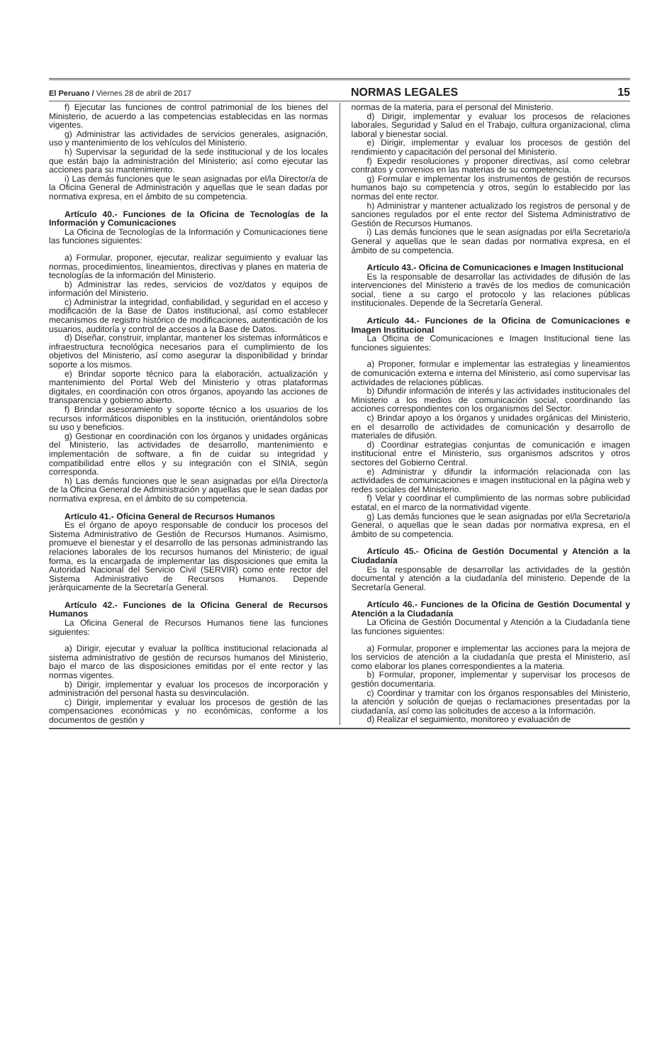El Peruano / Viernes 28 de abril de 2017 NORMAS LEGALES 15
f) Ejecutar las funciones de control patrimonial de los bienes del Ministerio, de acuerdo a las competencias establecidas en las normas vigentes.
g) Administrar las actividades de servicios generales, asignación, uso y mantenimiento de los vehículos del Ministerio.
h) Supervisar la seguridad de la sede institucional y de los locales que están bajo la administración del Ministerio; así como ejecutar las acciones para su mantenimiento.
i) Las demás funciones que le sean asignadas por el/la Director/a de la Oficina General de Administración y aquellas que le sean dadas por normativa expresa, en el ámbito de su competencia.
Artículo 40.- Funciones de la Oficina de Tecnologías de la Información y Comunicaciones
La Oficina de Tecnologías de la Información y Comunicaciones tiene las funciones siguientes:
a) Formular, proponer, ejecutar, realizar seguimiento y evaluar las normas, procedimientos, lineamientos, directivas y planes en materia de tecnologías de la información del Ministerio.
b) Administrar las redes, servicios de voz/datos y equipos de información del Ministerio.
c) Administrar la integridad, confiabilidad, y seguridad en el acceso y modificación de la Base de Datos institucional, así como establecer mecanismos de registro histórico de modificaciones, autenticación de los usuarios, auditoría y control de accesos a la Base de Datos.
d) Diseñar, construir, implantar, mantener los sistemas informáticos e infraestructura tecnológica necesarios para el cumplimiento de los objetivos del Ministerio, así como asegurar la disponibilidad y brindar soporte a los mismos.
e) Brindar soporte técnico para la elaboración, actualización y mantenimiento del Portal Web del Ministerio y otras plataformas digitales, en coordinación con otros órganos, apoyando las acciones de transparencia y gobierno abierto.
f) Brindar asesoramiento y soporte técnico a los usuarios de los recursos informáticos disponibles en la institución, orientándolos sobre su uso y beneficios.
g) Gestionar en coordinación con los órganos y unidades orgánicas del Ministerio, las actividades de desarrollo, mantenimiento e implementación de software, a fin de cuidar su integridad y compatibilidad entre ellos y su integración con el SINIA, según corresponda.
h) Las demás funciones que le sean asignadas por el/la Director/a de la Oficina General de Administración y aquellas que le sean dadas por normativa expresa, en el ámbito de su competencia.
Artículo 41.- Oficina General de Recursos Humanos
Es el órgano de apoyo responsable de conducir los procesos del Sistema Administrativo de Gestión de Recursos Humanos. Asimismo, promueve el bienestar y el desarrollo de las personas administrando las relaciones laborales de los recursos humanos del Ministerio; de igual forma, es la encargada de implementar las disposiciones que emita la Autoridad Nacional del Servicio Civil (SERVIR) como ente rector del Sistema Administrativo de Recursos Humanos. Depende jerárquicamente de la Secretaría General.
Artículo 42.- Funciones de la Oficina General de Recursos Humanos
La Oficina General de Recursos Humanos tiene las funciones siguientes:
a) Dirigir, ejecutar y evaluar la política institucional relacionada al sistema administrativo de gestión de recursos humanos del Ministerio, bajo el marco de las disposiciones emitidas por el ente rector y las normas vigentes.
b) Dirigir, implementar y evaluar los procesos de incorporación y administración del personal hasta su desvinculación.
c) Dirigir, implementar y evaluar los procesos de gestión de las compensaciones económicas y no económicas, conforme a los documentos de gestión y
normas de la materia, para el personal del Ministerio.
d) Dirigir, implementar y evaluar los procesos de relaciones laborales, Seguridad y Salud en el Trabajo, cultura organizacional, clima laboral y bienestar social.
e) Dirigir, implementar y evaluar los procesos de gestión del rendimiento y capacitación del personal del Ministerio.
f) Expedir resoluciones y proponer directivas, así como celebrar contratos y convenios en las materias de su competencia.
g) Formular e implementar los instrumentos de gestión de recursos humanos bajo su competencia y otros, según lo establecido por las normas del ente rector.
h) Administrar y mantener actualizado los registros de personal y de sanciones regulados por el ente rector del Sistema Administrativo de Gestión de Recursos Humanos.
i) Las demás funciones que le sean asignadas por el/la Secretario/a General y aquellas que le sean dadas por normativa expresa, en el ámbito de su competencia.
Artículo 43.- Oficina de Comunicaciones e Imagen Institucional
Es la responsable de desarrollar las actividades de difusión de las intervenciones del Ministerio a través de los medios de comunicación social, tiene a su cargo el protocolo y las relaciones públicas institucionales. Depende de la Secretaría General.
Artículo 44.- Funciones de la Oficina de Comunicaciones e Imagen Institucional
La Oficina de Comunicaciones e Imagen Institucional tiene las funciones siguientes:
a) Proponer, formular e implementar las estrategias y lineamientos de comunicación externa e interna del Ministerio, así como supervisar las actividades de relaciones públicas.
b) Difundir información de interés y las actividades institucionales del Ministerio a los medios de comunicación social, coordinando las acciones correspondientes con los organismos del Sector.
c) Brindar apoyo a los órganos y unidades orgánicas del Ministerio, en el desarrollo de actividades de comunicación y desarrollo de materiales de difusión.
d) Coordinar estrategias conjuntas de comunicación e imagen institucional entre el Ministerio, sus organismos adscritos y otros sectores del Gobierno Central.
e) Administrar y difundir la información relacionada con las actividades de comunicaciones e imagen institucional en la página web y redes sociales del Ministerio.
f) Velar y coordinar el cumplimiento de las normas sobre publicidad estatal, en el marco de la normatividad vigente.
g) Las demás funciones que le sean asignadas por el/la Secretario/a General, o aquellas que le sean dadas por normativa expresa, en el ámbito de su competencia.
Artículo 45.- Oficina de Gestión Documental y Atención a la Ciudadanía
Es la responsable de desarrollar las actividades de la gestión documental y atención a la ciudadanía del ministerio. Depende de la Secretaría General.
Artículo 46.- Funciones de la Oficina de Gestión Documental y Atención a la Ciudadanía
La Oficina de Gestión Documental y Atención a la Ciudadanía tiene las funciones siguientes:
a) Formular, proponer e implementar las acciones para la mejora de los servicios de atención a la ciudadanía que presta el Ministerio, así como elaborar los planes correspondientes a la materia.
b) Formular, proponer, implementar y supervisar los procesos de gestión documentaria.
c) Coordinar y tramitar con los órganos responsables del Ministerio, la atención y solución de quejas o reclamaciones presentadas por la ciudadanía, así como las solicitudes de acceso a la Información.
d) Realizar el seguimiento, monitoreo y evaluación de